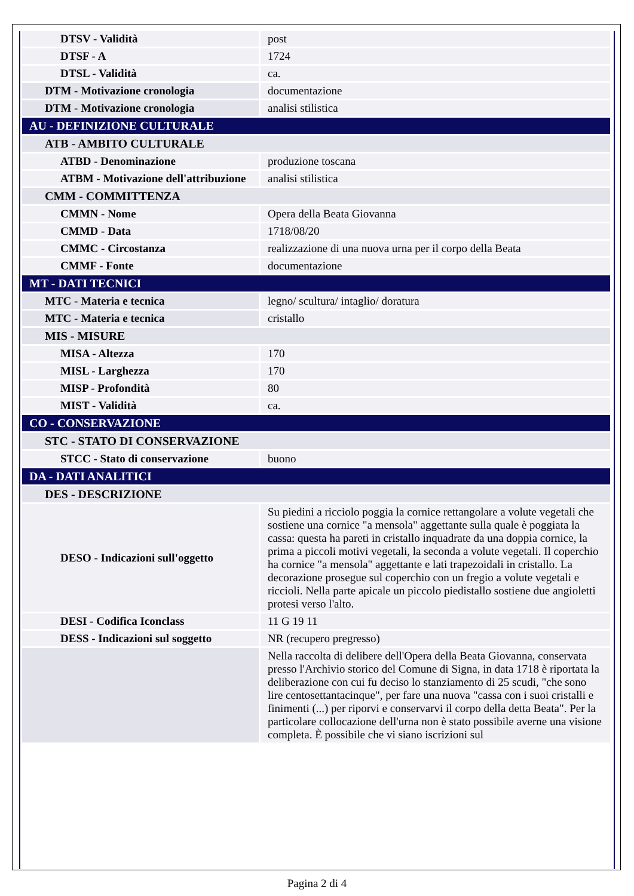| DTSV - Validità | post |
| DTSF - A | 1724 |
| DTSL - Validità | ca. |
| DTM - Motivazione cronologia | documentazione |
| DTM - Motivazione cronologia | analisi stilistica |
| AU - DEFINIZIONE CULTURALE | |
| ATB - AMBITO CULTURALE | |
| ATBD - Denominazione | produzione toscana |
| ATBM - Motivazione dell'attribuzione | analisi stilistica |
| CMM - COMMITTENZA | |
| CMMN - Nome | Opera della Beata Giovanna |
| CMMD - Data | 1718/08/20 |
| CMMC - Circostanza | realizzazione di una nuova urna per il corpo della Beata |
| CMMF - Fonte | documentazione |
| MT - DATI TECNICI | |
| MTC - Materia e tecnica | legno/ scultura/ intaglio/ doratura |
| MTC - Materia e tecnica | cristallo |
| MIS - MISURE | |
| MISA - Altezza | 170 |
| MISL - Larghezza | 170 |
| MISP - Profondità | 80 |
| MIST - Validità | ca. |
| CO - CONSERVAZIONE | |
| STC - STATO DI CONSERVAZIONE | |
| STCC - Stato di conservazione | buono |
| DA - DATI ANALITICI | |
| DES - DESCRIZIONE | |
| DESO - Indicazioni sull'oggetto | Su piedini a ricciolo poggia la cornice rettangolare a volute vegetali che sostiene una cornice "a mensola" aggettante sulla quale è poggiata la cassa: questa ha pareti in cristallo inquadrate da una doppia cornice, la prima a piccoli motivi vegetali, la seconda a volute vegetali. Il coperchio ha cornice "a mensola" aggettante e lati trapezoidali in cristallo. La decorazione prosegue sul coperchio con un fregio a volute vegetali e riccioli. Nella parte apicale un piccolo piedistallo sostiene due angioletti protesi verso l'alto. |
| DESI - Codifica Iconclass | 11 G 19 11 |
| DESS - Indicazioni sul soggetto | NR (recupero pregresso) |
| | Nella raccolta di delibere dell'Opera della Beata Giovanna, conservata presso l'Archivio storico del Comune di Signa, in data 1718 è riportata la deliberazione con cui fu deciso lo stanziamento di 25 scudi, "che sono lire centosettantacinque", per fare una nuova "cassa con i suoi cristalli e finimenti (...) per riporvi e conservarvi il corpo della detta Beata". Per la particolare collocazione dell'urna non è stato possibile averne una visione completa. È possibile che vi siano iscrizioni sul |
Pagina 2 di 4